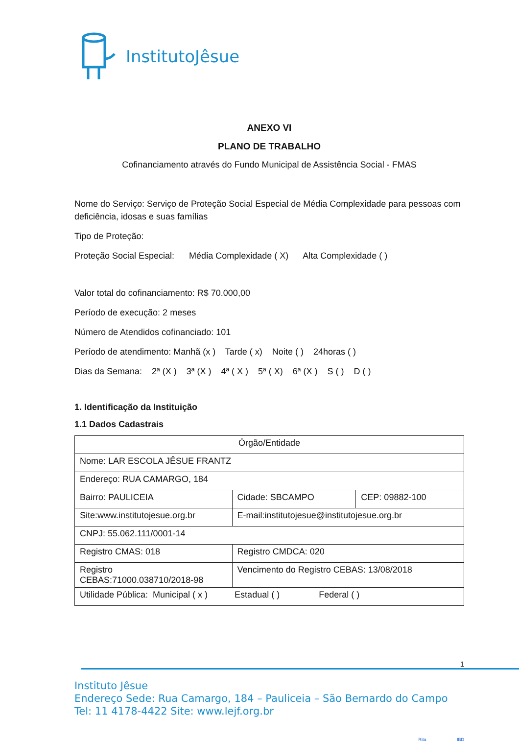InstitutoJêsue
ANEXO VI
PLANO DE TRABALHO
Cofinanciamento através do Fundo Municipal de Assistência Social - FMAS
Nome do Serviço: Serviço de Proteção Social Especial de Média Complexidade para pessoas com deficiência, idosas e suas famílias
Tipo de Proteção:
Proteção Social Especial: Média Complexidade ( X) Alta Complexidade ( )
Valor total do cofinanciamento: R$ 70.000,00
Período de execução: 2 meses
Número de Atendidos cofinanciado: 101
Período de atendimento: Manhã (x ) Tarde ( x) Noite ( ) 24horas ( )
Dias da Semana: 2ª (X ) 3ª (X ) 4ª ( X ) 5ª ( X) 6ª (X ) S ( ) D ( )
1. Identificação da Instituição
1.1 Dados Cadastrais
| Órgão/Entidade | | |
| Nome: LAR ESCOLA JÊSUE FRANTZ | | |
| Endereço: RUA CAMARGO, 184 | | |
| Bairro: PAULICEIA | Cidade: SBCAMPO | CEP: 09882-100 |
| Site:www.institutojesue.org.br | E-mail:institutojesue@institutojesue.org.br | |
| CNPJ: 55.062.111/0001-14 | | |
| Registro CMAS: 018 | Registro CMDCA: 020 | |
| Registro CEBAS:71000.038710/2018-98 | Vencimento do Registro CEBAS: 13/08/2018 | |
| Utilidade Pública: Municipal ( x ) Estadual ( ) Federal ( ) | | |
1
Instituto Jêsue
Endereço Sede: Rua Camargo, 184 – Pauliceia – São Bernardo do Campo
Tel: 11 4178-4422 Site: www.lejf.org.br
Rita IBD